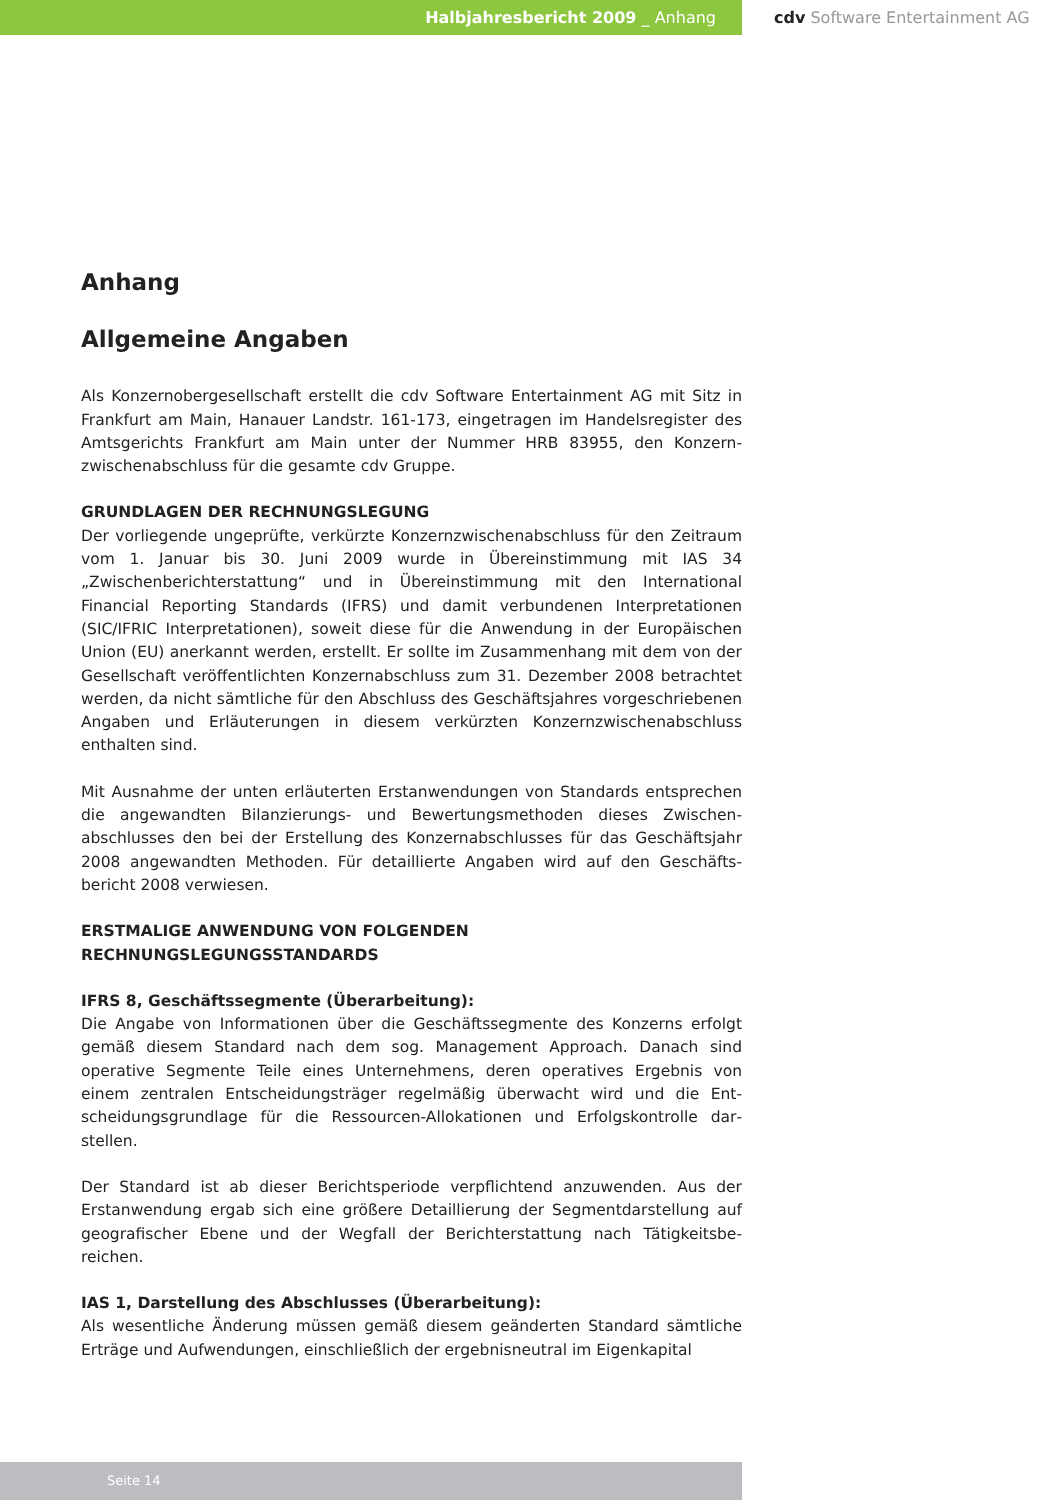Halbjahresbericht 2009 _ Anhang cdv Software Entertainment AG
Anhang
Allgemeine Angaben
Als Konzernobergesellschaft erstellt die cdv Software Entertainment AG mit Sitz in Frankfurt am Main, Hanauer Landstr. 161-173, eingetragen im Handelsregister des Amtsgerichts Frankfurt am Main unter der Nummer HRB 83955, den Konzern­zwischenabschluss für die gesamte cdv Gruppe.
GRUNDLAGEN DER RECHNUNGSLEGUNG
Der vorliegende ungeprüfte, verkürzte Konzernzwischenabschluss für den Zeitraum vom 1. Januar bis 30. Juni 2009 wurde in Übereinstimmung mit IAS 34 „Zwischenberichterstattung“ und in Übereinstimmung mit den International Financial Reporting Standards (IFRS) und damit verbundenen Interpretationen (SIC/IFRIC Interpretationen), soweit diese für die Anwendung in der Europäischen Union (EU) anerkannt werden, erstellt. Er sollte im Zusammenhang mit dem von der Gesellschaft veröffentlichten Konzernabschluss zum 31. Dezember 2008 betrachtet werden, da nicht sämtliche für den Abschluss des Geschäftsjahres vorgeschriebe­nen Angaben und Erläuterungen in diesem verkürzten Konzernzwischenabschluss enthalten sind.
Mit Ausnahme der unten erläuterten Erstanwendungen von Standards entsprech­en die angewandten Bilanzierungs- und Bewertungsmethoden dieses Zwischen­abschlusses den bei der Erstellung des Konzernabschlusses für das Geschäftsjahr 2008 angewandten Methoden. Für detaillierte Angaben wird auf den Geschäfts­bericht 2008 verwiesen.
ERSTMALIGE ANWENDUNG VON FOLGENDEN
RECHNUNGSLEGUNGSSTANDARDS
IFRS 8, Geschäftssegmente (Überarbeitung):
Die Angabe von Informationen über die Geschäftssegmente des Konzerns erfolgt gemäß diesem Standard nach dem sog. Management Approach. Danach sind operative Segmente Teile eines Unternehmens, deren operatives Ergebnis von einem zentralen Entscheidungsträger regelmäßig überwacht wird und die Ent­scheidungsgrundlage für die Ressourcen-Allokationen und Erfolgskontrolle dar­stellen.
Der Standard ist ab dieser Berichtsperiode verpflichtend anzuwenden. Aus der Erstanwendung ergab sich eine größere Detaillierung der Segmentdarstellung auf geografischer Ebene und der Wegfall der Berichterstattung nach Tätigkeitsbe­reichen.
IAS 1, Darstellung des Abschlusses (Überarbeitung):
Als wesentliche Änderung müssen gemäß diesem geänderten Standard sämtliche Erträge und Aufwendungen, einschließlich der ergebnisneutral im Eigenkapital
Seite 14